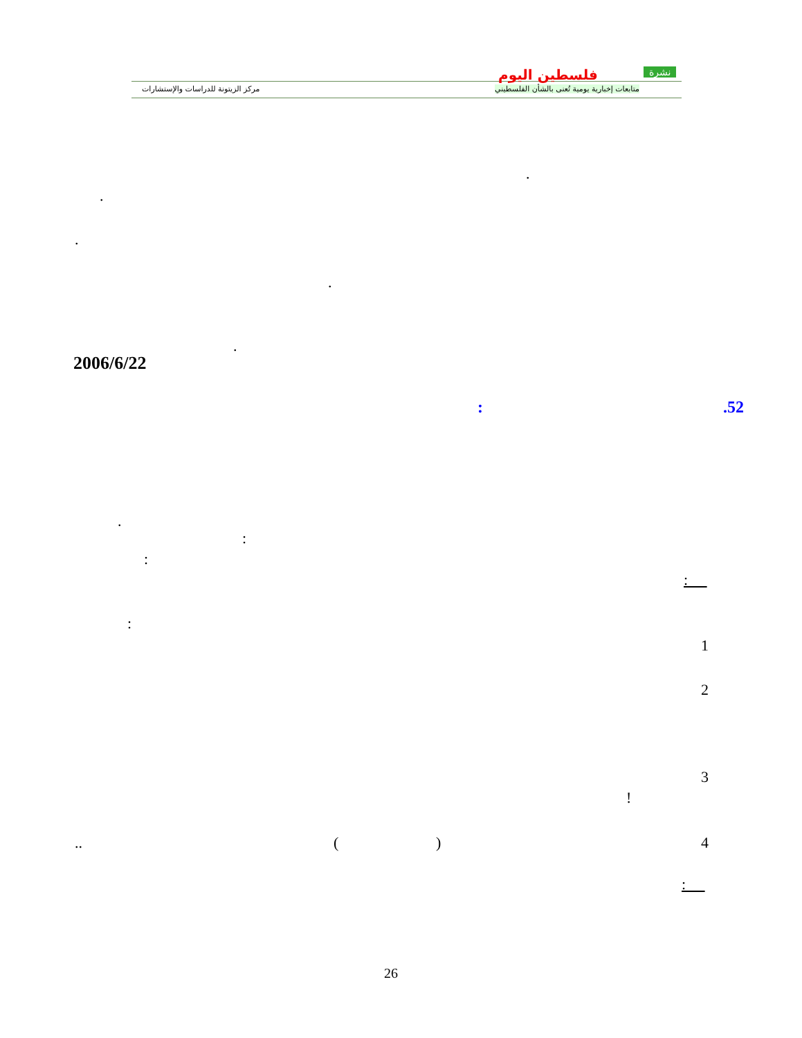فلسطين اليوم نشرة
متابعات إخبارية يومية تُعنى بالشأن الفلسطيني
مركز الزيتونة للدراسات والإستشارات
.
.
.
.
.
2006/6/22
.52
:
.
:
:
:
:
1
2
3
!
4
)
(
..
:
26